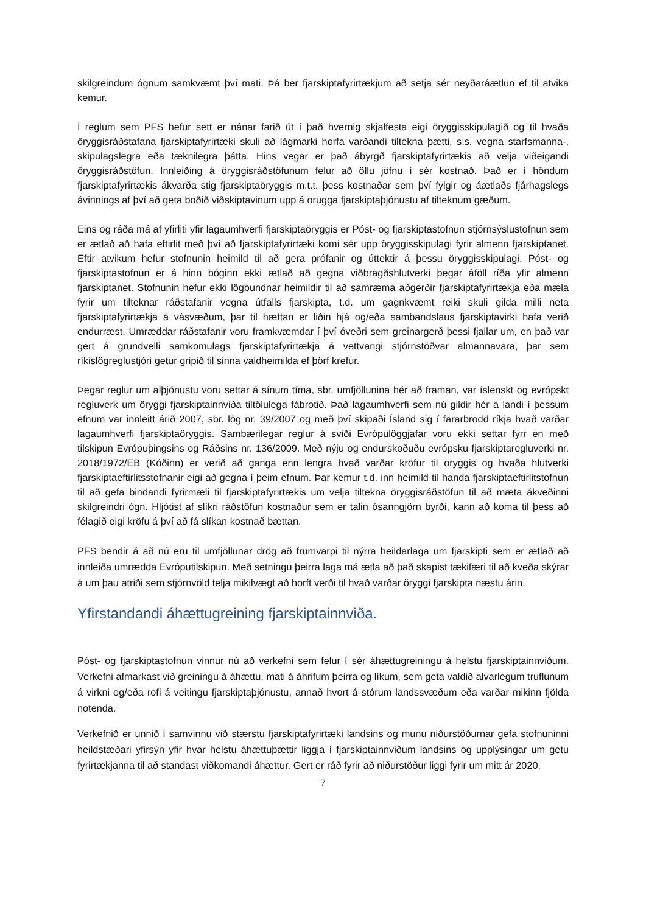skilgreindum ógnum samkvæmt því mati. Þá ber fjarskiptafyrirtækjum að setja sér neyðaráætlun ef til atvika kemur.
Í reglum sem PFS hefur sett er nánar farið út í það hvernig skjalfesta eigi öryggisskipulagið og til hvaða öryggisráðstafana fjarskiptafyrirtæki skuli að lágmarki horfa varðandi tiltekna þætti, s.s. vegna starfsmanna-, skipulagslegra eða tæknilegra þátta. Hins vegar er það ábyrgð fjarskiptafyrirtækis að velja viðeigandi öryggisráðstöfun. Innleiðing á öryggisráðstöfunum felur að öllu jöfnu í sér kostnað. Það er í höndum fjarskiptafyrirtækis ákvarða stig fjarskiptaöryggis m.t.t. þess kostnaðar sem því fylgir og áætlaðs fjárhagslegs ávinnings af því að geta boðið viðskiptavinum upp á örugga fjarskiptaþjónustu af tilteknum gæðum.
Eins og ráða má af yfirliti yfir lagaumhverfi fjarskiptaöryggis er Póst- og fjarskiptastofnun stjórnsýslustofnun sem er ætlað að hafa eftirlit með því að fjarskiptafyrirtæki komi sér upp öryggisskipulagi fyrir almenn fjarskiptanet. Eftir atvikum hefur stofnunin heimild til að gera prófanir og úttektir á þessu öryggisskipulagi. Póst- og fjarskiptastofnun er á hinn bóginn ekki ætlað að gegna viðbragðshlutverki þegar áföll ríða yfir almenn fjarskiptanet. Stofnunin hefur ekki lögbundnar heimildir til að samræma aðgerðir fjarskiptafyrirtækja eða mæla fyrir um tilteknar ráðstafanir vegna útfalls fjarskipta, t.d. um gagnkvæmt reiki skuli gilda milli neta fjarskiptafyrirtækja á vásvæðum, þar til hættan er liðin hjá og/eða sambandslaus fjarskiptavirki hafa verið endurræst. Umræddar ráðstafanir voru framkvæmdar í því óveðri sem greinargerð þessi fjallar um, en það var gert á grundvelli samkomulags fjarskiptafyrirtækja á vettvangi stjórnstöðvar almannavara, þar sem ríkislögreglustjóri getur gripið til sinna valdheimilda ef þörf krefur.
Þegar reglur um alþjónustu voru settar á sínum tíma, sbr. umfjöllunina hér að framan, var íslenskt og evrópskt regluverk um öryggi fjarskiptainnviða tiltölulega fábrotið. Það lagaumhverfi sem nú gildir hér á landi í þessum efnum var innleitt árið 2007, sbr. lög nr. 39/2007 og með því skipaði Ísland sig í fararbrodd ríkja hvað varðar lagaumhverfi fjarskiptaöryggis. Sambærilegar reglur á sviði Evrópulöggjafar voru ekki settar fyrr en með tilskipun Evrópuþingsins og Ráðsins nr. 136/2009. Með nýju og endurskoðuðu evrópsku fjarskiptaregluverki nr. 2018/1972/EB (Kóðinn) er verið að ganga enn lengra hvað varðar kröfur til öryggis og hvaða hlutverki fjarskiptaeftirlitsstofnanir eigi að gegna í þeim efnum. Þar kemur t.d. inn heimild til handa fjarskiptaeftirlitstofnun til að gefa bindandi fyrirmæli til fjarskiptafyrirtækis um velja tiltekna öryggisráðstöfun til að mæta ákveðinni skilgreindri ógn. Hljótist af slíkri ráðstöfun kostnaður sem er talin ósanngjörn byrði, kann að koma til þess að félagið eigi kröfu á því að fá slíkan kostnað bættan.
PFS bendir á að nú eru til umfjöllunar drög að frumvarpi til nýrra heildarlaga um fjarskipti sem er ætlað að innleiða umrædda Evróputilskipun. Með setningu þeirra laga má ætla að það skapist tækifæri til að kveða skýrar á um þau atriði sem stjórnvöld telja mikilvægt að horft verði til hvað varðar öryggi fjarskipta næstu árin.
Yfirstandandi áhættugreining fjarskiptainnviða.
Póst- og fjarskiptastofnun vinnur nú að verkefni sem felur í sér áhættugreiningu á helstu fjarskiptainnviðum. Verkefni afmarkast við greiningu á áhættu, mati á áhrifum þeirra og líkum, sem geta valdið alvarlegum truflunum á virkni og/eða rofi á veitingu fjarskiptaþjónustu, annað hvort á stórum landssvæðum eða varðar mikinn fjölda notenda.
Verkefnið er unnið í samvinnu við stærstu fjarskiptafyrirtæki landsins og munu niðurstöðurnar gefa stofnuninni heildstæðari yfirsýn yfir hvar helstu áhættuþættir liggja í fjarskiptainnviðum landsins og upplýsingar um getu fyrirtækjanna til að standast viðkomandi áhættur. Gert er ráð fyrir að niðurstöður liggi fyrir um mitt ár 2020.
7